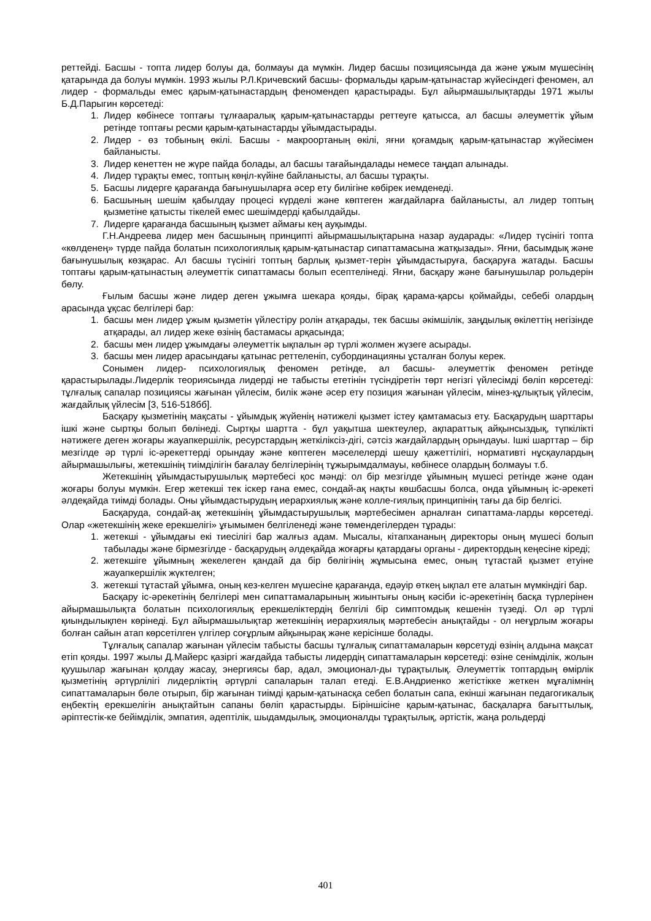реттейді. Басшы - топта лидер болуы да, болмауы да мүмкін. Лидер басшы позициясында да және ұжым мүшесінің қатарында да болуы мүмкін. 1993 жылы Р.Л.Кричевский басшы- формальды қарым-қатынастар жүйесіндегі феномен, ал лидер - формальды емес қарым-қатынастардың феномендеп қарастырады. Бұл айырмашылықтарды 1971 жылы Б.Д.Парыгин көрсетеді:
1. Лидер көбінесе топтағы тұлғааралық қарым-қатынастарды реттеуге қатысса, ал басшы әлеуметтік ұйым ретінде топтағы ресми қарым-қатынастарды ұйымдастырады.
2. Лидер - өз тобының өкілі. Басшы - макроортаның өкілі, яғни қоғамдық қарым-қатынастар жүйесімен байланысты.
3. Лидер кенеттен не жүре пайда болады, ал басшы тағайындалады немесе таңдап алынады.
4. Лидер тұрақты емес, топтың көңіл-күйіне байланысты, ал басшы тұрақты.
5. Басшы лидерге қарағанда бағынушыларға әсер ету билігіне көбірек иемденеді.
6. Басшының шешім қабылдау процесі күрделі және көптеген жағдайларға байланысты, ал лидер топтың қызметіне қатысты тікелей емес шешімдерді қабылдайды.
7. Лидерге қарағанда басшының қызмет аймағы кең ауқымды.
Г.Н.Андреева лидер мен басшының принципті айырмашылықтарына назар аударады: «Лидер түсінігі топта «көлденең» түрде пайда болатын психологиялық қарым-қатынастар сипаттамасына жатқызады». Яғни, басымдық және бағынушылық көзқарас. Ал басшы түсінігі топтың барлық қызмет-терін ұйымдастыруға, басқаруға жатады. Басшы топтағы қарым-қатынастың әлеуметтік сипаттамасы болып есептелінеді. Яғни, басқару және бағынушылар рольдерін бөлу.
Ғылым басшы және лидер деген ұжымға шекара қояды, бірақ қарама-қарсы қоймайды, себебі олардың арасында ұқсас белгілері бар:
1. басшы мен лидер ұжым қызметін үйлестіру ролін атқарады, тек басшы әкімшілік, заңдылық өкілеттің негізінде атқарады, ал лидер жеке өзінің бастамасы арқасында;
2. басшы мен лидер ұжымдағы әлеуметтік ықпалын әр түрлі жолмен жүзеге асырады.
3. басшы мен лидер арасындағы қатынас реттеленіп, субординацияны ұсталған болуы керек.
Сонымен лидер- психологиялық феномен ретінде, ал басшы- әлеуметтік феномен ретінде қарастырылады.Лидерлік теориясында лидерді не табысты ететінін түсіндіретін төрт негізгі үйлесімді бөліп көрсетеді: тұлғалық сапалар позициясы жағынан үйлесім, билік және әсер ету позиция жағынан үйлесім, мінез-құлықтық үйлесім, жағдайлық үйлесім [3, 516-518бб].
Басқару қызметінің мақсаты - ұйымдық жүйенің нәтижелі қызмет істеу қамтамасыз ету. Басқарудың шарттары ішкі және сыртқы болып бөлінеді. Сыртқы шартта - бұл уақытша шектеулер, ақпараттық айқынсыздық, түпкілікті нәтижеге деген жоғары жауапкершілік, ресурстардың жеткіліксіз-дігі, сәтсіз жағдайлардың орындауы. Ішкі шарттар – бір мезгілде әр түрлі іс-әрекеттерді орындау және көптеген мәселелерді шешу қажеттілігі, нормативті нұсқаулардың айырмашылығы, жетекшінің тиімділігін бағалау белгілерінің тұжырымдалмауы, көбінесе олардың болмауы т.б.
Жетекшінің ұйымдастырушылық мәртебесі қос мәнді: ол бір мезгілде ұйымның мүшесі ретінде және одан жоғары болуы мүмкін. Егер жетекші тек іскер ғана емес, сондай-ақ нақты көшбасшы болса, онда ұйымның іс-әрекеті әлдеқайда тиімді болады. Оны ұйымдастырудың иерархиялық және колле-гиялық принципінің тағы да бір белгісі.
Басқаруда, сондай-ақ жетекшінің ұйымдастырушылық мәртебесімен арналған сипаттама-ларды көрсетеді. Олар «жетекшінің жеке ерекшелігі» ұғымымен белгіленеді және төмендегілерден тұрады:
1. жетекші - ұйымдағы екі тиесілігі бар жалғыз адам. Мысалы, кітапхананың директоры оның мүшесі болып табылады және бірмезгілде - басқарудың әлдеқайда жоғарғы қатардағы органы - директордың кеңесіне кіреді;
2. жетекшіге ұйымның жекелеген қандай да бір бөлігінің жұмысына емес, оның тұтастай қызмет етуіне жауапкершілік жүктелген;
3. жетекші тұтастай ұйымға, оның кез-келген мүшесіне қарағанда, едәуір өткең ықпал ете алатын мүмкіндігі бар.
Басқару іс-әрекетінің белгілері мен сипаттамаларының жиынтығы оның кәсіби іс-әрекетінің басқа түрлерінен айырмашылықта болатын психологиялық ерекшеліктердің белгілі бір симптомдық кешенін түзеді. Ол әр түрлі қиындылықпен көрінеді. Бұл айырмашылықтар жетекшінің иерархиялық мәртебесін анықтайды - ол неғұрлым жоғары болған сайын атап көрсетілген үлгілер соғұрлым айқынырақ және керісінше болады.
Тұлғалық сапалар жағынан үйлесім табысты басшы тұлғалық сипаттамаларын көрсетуді өзінің алдына мақсат етіп қояды. 1997 жылы Д.Майерс қазіргі жағдайда табысты лидердің сипаттамаларын көрсетеді: өзіне сенімділік, жолын қуушылар жағынан қолдау жасау, энергиясы бар, адал, эмоционал-ды тұрақтылық. Әлеуметтік топтардың өмірлік қызметінің әртүрлілігі лидерліктің әртүрлі сапаларын талап етеді. Е.В.Андриенко жетістікке жеткен мұғалімнің сипаттамаларын бөле отырып, бір жағынан тиімді қарым-қатынасқа себеп болатын сапа, екінші жағынан педагогикалық еңбектің ерекшелігін анықтайтын сапаны бөліп қарастырды. Біріншісіне қарым-қатынас, басқаларға бағыттылық, әріптестік-ке бейімділік, эмпатия, әдептілік, шыдамдылық, эмоционалды тұрақтылық, әртістік, жаңа рольдерді
401